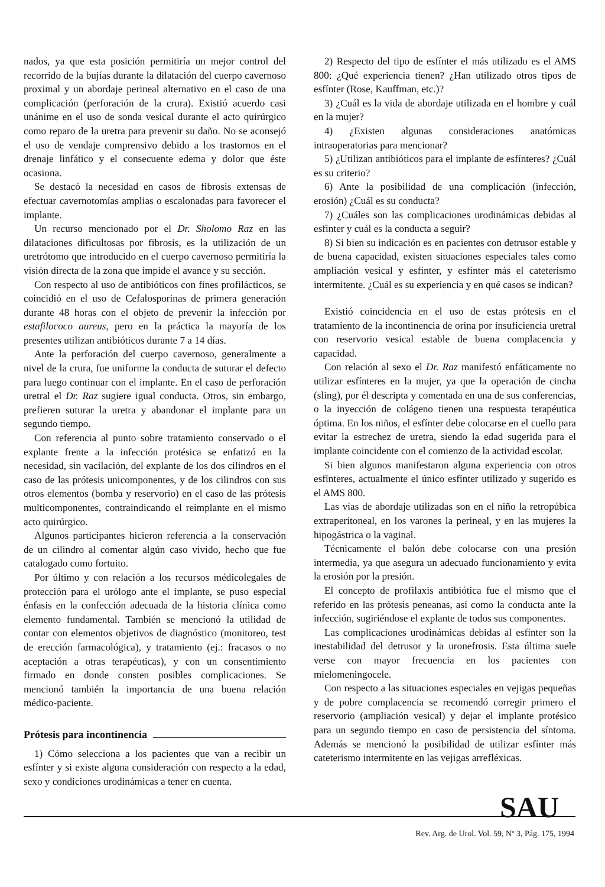nados, ya que esta posición permitiría un mejor control del recorrido de la bujías durante la dilatación del cuerpo cavernoso proximal y un abordaje perineal alternativo en el caso de una complicación (perforación de la crura). Existió acuerdo casi unánime en el uso de sonda vesical durante el acto quirúrgico como reparo de la uretra para prevenir su daño. No se aconsejó el uso de vendaje comprensivo debido a los trastornos en el drenaje linfático y el consecuente edema y dolor que éste ocasiona.
Se destacó la necesidad en casos de fibrosis extensas de efectuar cavernotomías amplias o escalonadas para favorecer el implante.
Un recurso mencionado por el Dr. Sholomo Raz en las dilataciones dificultosas por fibrosis, es la utilización de un uretrótomo que introducido en el cuerpo cavernoso permitiría la visión directa de la zona que impide el avance y su sección.
Con respecto al uso de antibióticos con fines profilácticos, se coincidió en el uso de Cefalosporinas de primera generación durante 48 horas con el objeto de prevenir la infección por estafilococo aureus, pero en la práctica la mayoría de los presentes utilizan antibióticos durante 7 a 14 días.
Ante la perforación del cuerpo cavernoso, generalmente a nivel de la crura, fue uniforme la conducta de suturar el defecto para luego continuar con el implante. En el caso de perforación uretral el Dr. Raz sugiere igual conducta. Otros, sin embargo, prefieren suturar la uretra y abandonar el implante para un segundo tiempo.
Con referencia al punto sobre tratamiento conservado o el explante frente a la infección protésica se enfatizó en la necesidad, sin vacilación, del explante de los dos cilindros en el caso de las prótesis unicomponentes, y de los cilindros con sus otros elementos (bomba y reservorio) en el caso de las prótesis multicomponentes, contraindicando el reimplante en el mismo acto quirúrgico.
Algunos participantes hicieron referencia a la conservación de un cilindro al comentar algún caso vivido, hecho que fue catalogado como fortuito.
Por último y con relación a los recursos médicolegales de protección para el urólogo ante el implante, se puso especial énfasis en la confección adecuada de la historia clínica como elemento fundamental. También se mencionó la utilidad de contar con elementos objetivos de diagnóstico (monitoreo, test de erección farmacológica), y tratamiento (ej.: fracasos o no aceptación a otras terapéuticas), y con un consentimiento firmado en donde consten posibles complicaciones. Se mencionó también la importancia de una buena relación médico-paciente.
Prótesis para incontinencia
1) Cómo selecciona a los pacientes que van a recibir un esfínter y si existe alguna consideración con respecto a la edad, sexo y condiciones urodinámicas a tener en cuenta.
2) Respecto del tipo de esfínter el más utilizado es el AMS 800: ¿Qué experiencia tienen? ¿Han utilizado otros tipos de esfínter (Rose, Kauffman, etc.)?
3) ¿Cuál es la vida de abordaje utilizada en el hombre y cuál en la mujer?
4) ¿Existen algunas consideraciones anatómicas intraoperatorias para mencionar?
5) ¿Utilizan antibióticos para el implante de esfínteres? ¿Cuál es su criterio?
6) Ante la posibilidad de una complicación (infección, erosión) ¿Cuál es su conducta?
7) ¿Cuáles son las complicaciones urodinámicas debidas al esfínter y cuál es la conducta a seguir?
8) Si bien su indicación es en pacientes con detrusor estable y de buena capacidad, existen situaciones especiales tales como ampliación vesical y esfínter, y esfínter más el cateterismo intermitente. ¿Cuál es su experiencia y en qué casos se indican?
Existió coincidencia en el uso de estas prótesis en el tratamiento de la incontinencia de orina por insuficiencia uretral con reservorio vesical estable de buena complacencia y capacidad.
Con relación al sexo el Dr. Raz manifestó enfáticamente no utilizar esfínteres en la mujer, ya que la operación de cincha (sling), por él descripta y comentada en una de sus conferencias, o la inyección de colágeno tienen una respuesta terapéutica óptima. En los niños, el esfínter debe colocarse en el cuello para evitar la estrechez de uretra, siendo la edad sugerida para el implante coincidente con el comienzo de la actividad escolar.
Si bien algunos manifestaron alguna experiencia con otros esfínteres, actualmente el único esfínter utilizado y sugerido es el AMS 800.
Las vías de abordaje utilizadas son en el niño la retropúbica extraperitoneal, en los varones la perineal, y en las mujeres la hipogástrica o la vaginal.
Técnicamente el balón debe colocarse con una presión intermedia, ya que asegura un adecuado funcionamiento y evita la erosión por la presión.
El concepto de profilaxis antibiótica fue el mismo que el referido en las prótesis peneanas, así como la conducta ante la infección, sugiriéndose el explante de todos sus componentes.
Las complicaciones urodinámicas debidas al esfínter son la inestabilidad del detrusor y la uronefrosis. Esta última suele verse con mayor frecuencia en los pacientes con mielomeningocele.
Con respecto a las situaciones especiales en vejigas pequeñas y de pobre complacencia se recomendó corregir primero el reservorio (ampliación vesical) y dejar el implante protésico para un segundo tiempo en caso de persistencia del síntoma. Además se mencionó la posibilidad de utilizar esfínter más cateterismo intermitente en las vejigas arrefléxicas.
SAU
Rev. Arg. de Urol. Vol. 59, Nº 3, Pág. 175, 1994